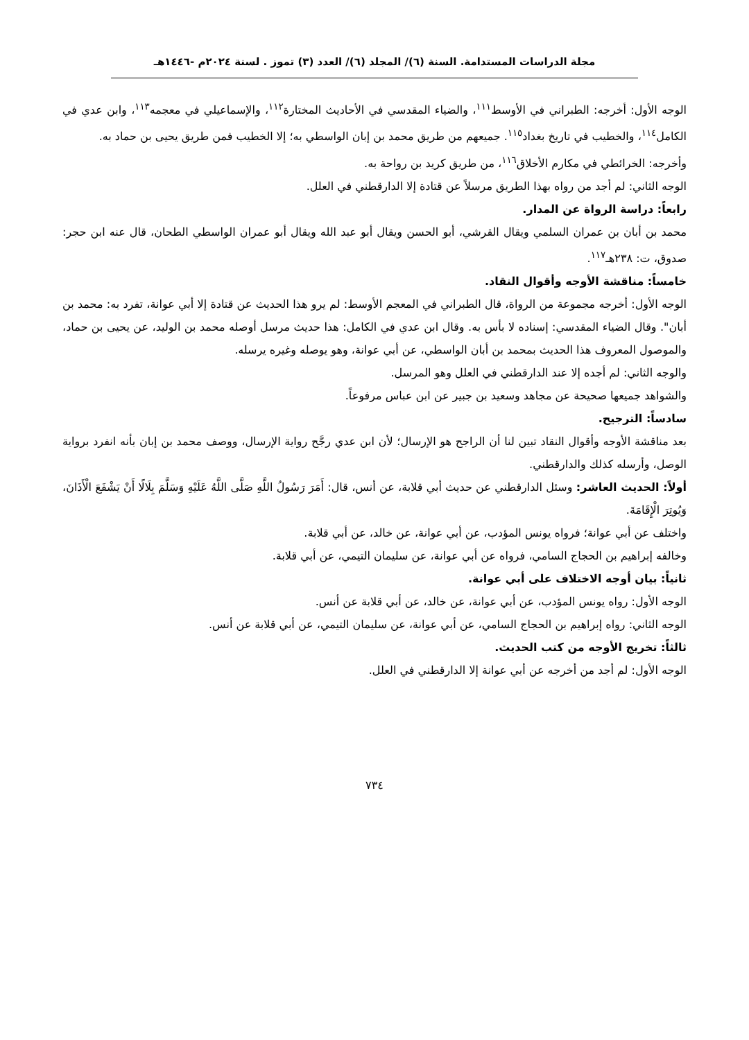مجلة الدراسات المستدامة. السنة (٦)/ المجلد (٦)/ العدد (٣) تموز . لسنة ٢٠٢٤م -١٤٤٦هـ
الوجه الأول: أخرجه: الطبراني في الأوسط<sup>١١١</sup>، والضياء المقدسي في الأحاديث المختارة<sup>١١٢</sup>، والإسماعيلي في معجمه<sup>١١٣</sup>، وابن عدي في الكامل<sup>١١٤</sup>، والخطيب في تاريخ بغداد<sup>١١٥</sup>. جميعهم من طريق محمد بن إبان الواسطي به؛ إلا الخطيب فمن طريق يحيى بن حماد به.
وأخرجه: الخرائطي في مكارم الأخلاق<sup>١١٦</sup>، من طريق كريد بن رواحة به.
الوجه الثاني: لم أجد من رواه بهذا الطريق مرسلاً عن قتادة إلا الدارقطني في العلل.
رابعاً: دراسة الرواة عن المدار.
محمد بن أبان بن عمران السلمي ويقال القرشي، أبو الحسن ويقال أبو عبد الله ويقال أبو عمران الواسطي الطحان، قال عنه ابن حجر: صدوق، ت: ٢٣٨هـ<sup>١١٧</sup>.
خامساً: مناقشة الأوجه وأقوال النقاد.
الوجه الأول: أخرجه مجموعة من الرواة، قال الطبراني في المعجم الأوسط: لم يرو هذا الحديث عن قتادة إلا أبي عوانة، تفرد به: محمد بن أبان". وقال الضياء المقدسي: إسناده لا بأس به. وقال ابن عدي في الكامل: هذا حديث مرسل أوصله محمد بن الوليد، عن يحيى بن حماد، والموصول المعروف هذا الحديث بمحمد بن أبان الواسطي، عن أبي عوانة، وهو يوصله وغيره يرسله.
والوجه الثاني: لم أجده إلا عند الدارقطني في العلل وهو المرسل.
والشواهد جميعها صحيحة عن مجاهد وسعيد بن جبير عن ابن عباس مرفوعاً.
سادساً: الترجيح.
بعد مناقشة الأوجه وأقوال النقاد تبين لنا أن الراجح هو الإرسال؛ لأن ابن عدي رجَّح رواية الإرسال، ووصف محمد بن إبان بأنه انفرد برواية الوصل، وأرسله كذلك والدارقطني.
أولاً: الحديث العاشر: وسئل الدارقطني عن حديث أبي قلابة، عن أنس، قال: أَمَرَ رَسُولُ اللَّهِ صَلَّى اللَّهُ عَلَيْهِ وَسَلَّمَ بِلَالًا أَنْ يَشْفَعَ الْأَذَانَ، وَيُوتِرَ الْإِقَامَةَ.
واختلف عن أبي عوانة؛ فرواه يونس المؤدب، عن أبي عوانة، عن خالد، عن أبي قلابة.
وخالفه إبراهيم بن الحجاج السامي، فرواه عن أبي عوانة، عن سليمان التيمي، عن أبي قلابة.
ثانياً: بيان أوجه الاختلاف على أبي عوانة.
الوجه الأول: رواه يونس المؤدب، عن أبي عوانة، عن خالد، عن أبي قلابة عن أنس.
الوجه الثاني: رواه إبراهيم بن الحجاج السامي، عن أبي عوانة، عن سليمان التيمي، عن أبي قلابة عن أنس.
ثالثاً: تخريج الأوجه من كتب الحديث.
الوجه الأول: لم أجد من أخرجه عن أبي عوانة إلا الدارقطني في العلل.
٧٣٤